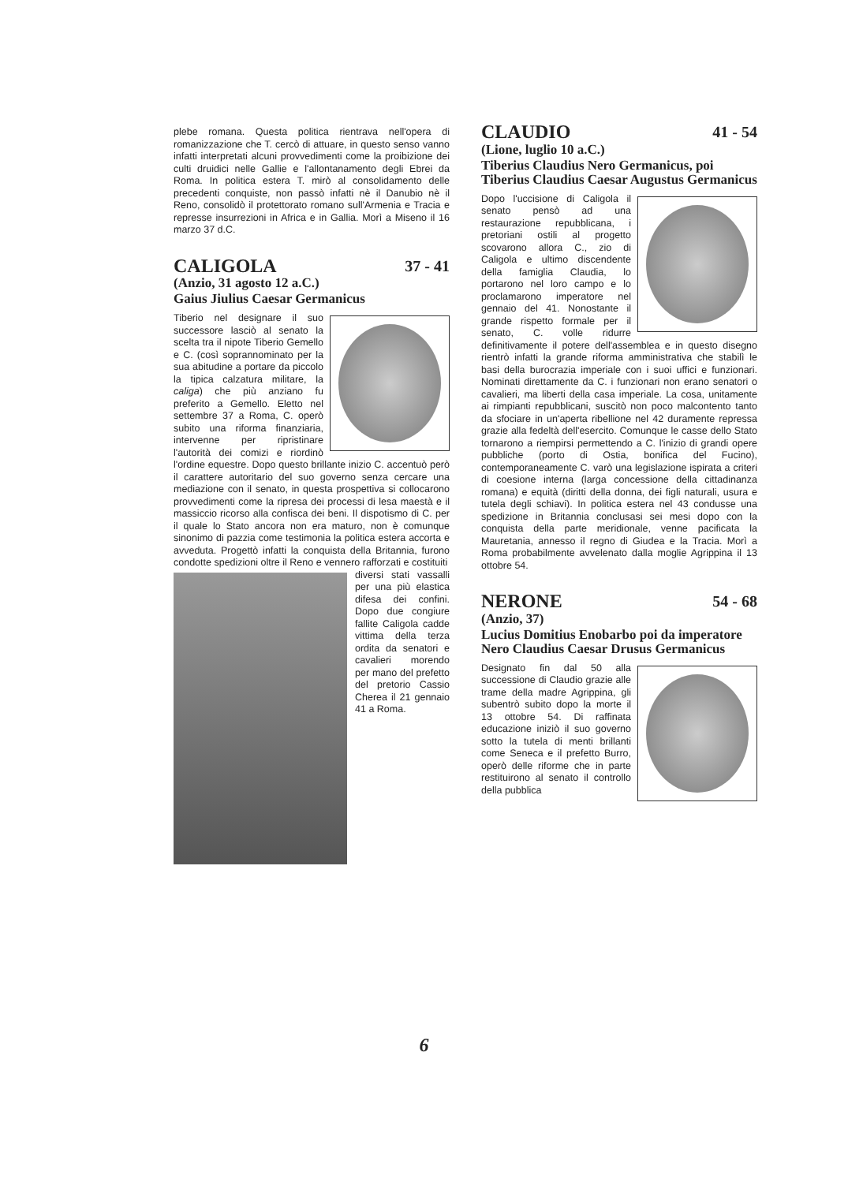plebe romana. Questa politica rientrava nell'opera di romanizzazione che T. cercò di attuare, in questo senso vanno infatti interpretati alcuni provvedimenti come la proibizione dei culti druidici nelle Gallie e l'allontanamento degli Ebrei da Roma. In politica estera T. mirò al consolidamento delle precedenti conquiste, non passò infatti nè il Danubio nè il Reno, consolidò il protettorato romano sull'Armenia e Tracia e represse insurrezioni in Africa e in Gallia. Morì a Miseno il 16 marzo 37 d.C.
CALIGOLA 37 - 41
(Anzio, 31 agosto 12 a.C.)
Gaius Jiulius Caesar Germanicus
Tiberio nel designare il suo successore lasciò al senato la scelta tra il nipote Tiberio Gemello e C. (così soprannominato per la sua abitudine a portare da piccolo la tipica calzatura militare, la caliga) che più anziano fu preferito a Gemello. Eletto nel settembre 37 a Roma, C. operò subito una riforma finanziaria, intervenne per ripristinare l'autorità dei comizi e riordinò l'ordine equestre. Dopo questo brillante inizio C. accentuò però il carattere autoritario del suo governo senza cercare una mediazione con il senato, in questa prospettiva si collocarono provvedimenti come la ripresa dei processi di lesa maestà e il massiccio ricorso alla confisca dei beni. Il dispotismo di C. per il quale lo Stato ancora non era maturo, non è comunque sinonimo di pazzia come testimonia la politica estera accorta e avveduta. Progettò infatti la conquista della Britannia, furono condotte spedizioni oltre il Reno e vennero rafforzati e costituiti
diversi stati vassalli per una più elastica difesa dei confini. Dopo due congiure fallite Caligola cadde vittima della terza ordita da senatori e cavalieri morendo per mano del prefetto del pretorio Cassio Cherea il 21 gennaio 41 a Roma.
CLAUDIO 41 - 54
(Lione, luglio 10 a.C.)
Tiberius Claudius Nero Germanicus, poi Tiberius Claudius Caesar Augustus Germanicus
Dopo l'uccisione di Caligola il senato pensò ad una restaurazione repubblicana, i pretoriani ostili al progetto scovarono allora C., zio di Caligola e ultimo discendente della famiglia Claudia, lo portarono nel loro campo e lo proclamarono imperatore nel gennaio del 41. Nonostante il grande rispetto formale per il senato, C. volle ridurre definitivamente il potere dell'assemblea e in questo disegno rientrò infatti la grande riforma amministrativa che stabilì le basi della burocrazia imperiale con i suoi uffici e funzionari. Nominati direttamente da C. i funzionari non erano senatori o cavalieri, ma liberti della casa imperiale. La cosa, unitamente ai rimpianti repubblicani, suscitò non poco malcontento tanto da sfociare in un'aperta ribellione nel 42 duramente repressa grazie alla fedeltà dell'esercito. Comunque le casse dello Stato tornarono a riempirsi permettendo a C. l'inizio di grandi opere pubbliche (porto di Ostia, bonifica del Fucino), contemporaneamente C. varò una legislazione ispirata a criteri di coesione interna (larga concessione della cittadinanza romana) e equità (diritti della donna, dei figli naturali, usura e tutela degli schiavi). In politica estera nel 43 condusse una spedizione in Britannia conclusasi sei mesi dopo con la conquista della parte meridionale, venne pacificata la Mauretania, annesso il regno di Giudea e la Tracia. Morì a Roma probabilmente avvelenato dalla moglie Agrippina il 13 ottobre 54.
NERONE 54 - 68
(Anzio, 37)
Lucius Domitius Enobarbo poi da imperatore Nero Claudius Caesar Drusus Germanicus
Designato fin dal 50 alla successione di Claudio grazie alle trame della madre Agrippina, gli subentrò subito dopo la morte il 13 ottobre 54. Di raffinata educazione iniziò il suo governo sotto la tutela di menti brillanti come Seneca e il prefetto Burro, operò delle riforme che in parte restituirono al senato il controllo della pubblica
6